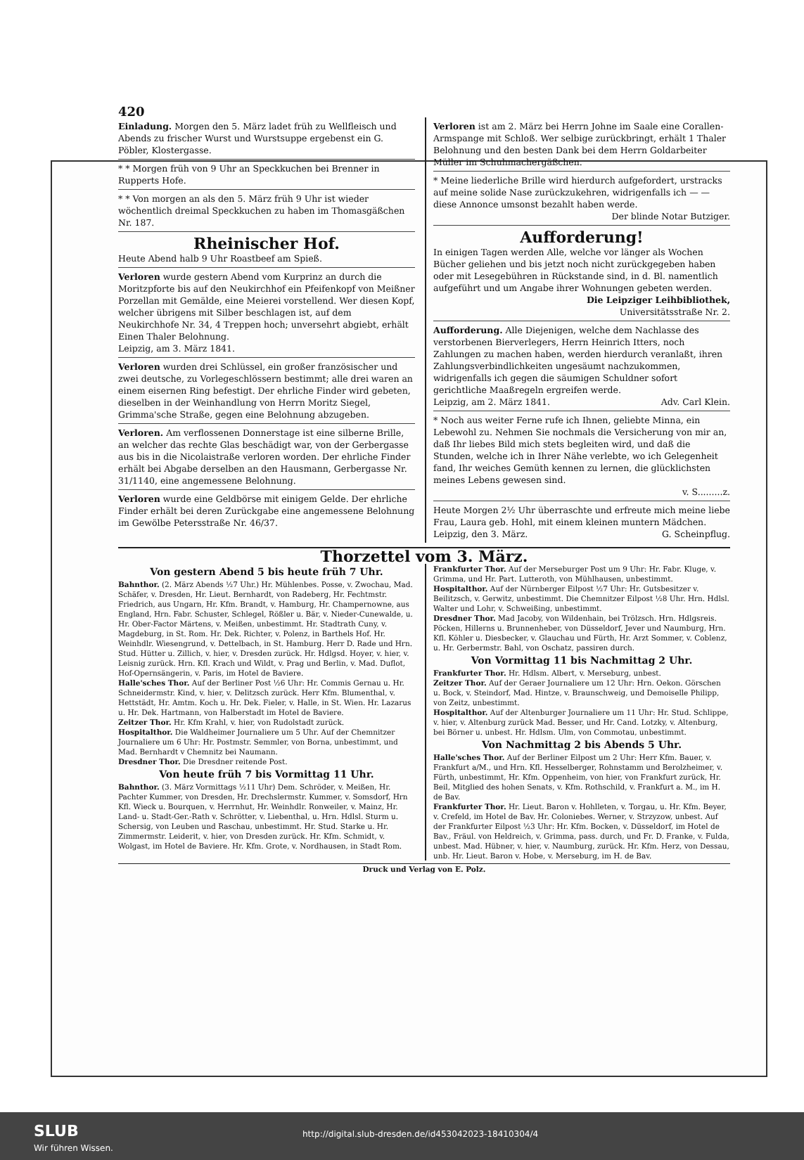420
Einladung. Morgen den 5. März ladet früh zu Wellfleisch und Abends zu frischer Wurst und Wurstsuppe ergebenst ein G. Pöbler, Klostergasse.
* * Morgen früh von 9 Uhr an Speckkuchen bei Brenner in Rupperts Hofe.
* * Von morgen an als den 5. März früh 9 Uhr ist wieder wöchentlich dreimal Speckkuchen zu haben im Thomasgäßchen Nr. 187.
Rheinischer Hof.
Heute Abend halb 9 Uhr Roastbeef am Spieß.
Verloren wurde gestern Abend vom Kurprinz an durch die Moritzpforte bis auf den Neukirchhof ein Pfeifenkopf von Meißner Porzellan mit Gemälde, eine Meierei vorstellend. Wer diesen Kopf, welcher übrigens mit Silber beschlagen ist, auf dem Neukirchhofe Nr. 34, 4 Treppen hoch; unversehrt abgiebt, erhält Einen Thaler Belohnung.
Leipzig, am 3. März 1841.
Verloren wurden drei Schlüssel, ein großer französischer und zwei deutsche, zu Vorlegeschlössern bestimmt; alle drei waren an einem eisernen Ring befestigt. Der ehrliche Finder wird gebeten, dieselben in der Weinhandlung von Herrn Moritz Siegel, Grimma'sche Straße, gegen eine Belohnung abzugeben.
Verloren. Am verflossenen Donnerstage ist eine silberne Brille, an welcher das rechte Glas beschädigt war, von der Gerbergasse aus bis in die Nicolaistraße verloren worden. Der ehrliche Finder erhält bei Abgabe derselben an den Hausmann, Gerbergasse Nr. 31/1140, eine angemessene Belohnung.
Verloren wurde eine Geldbörse mit einigem Gelde. Der ehrliche Finder erhält bei deren Zurückgabe eine angemessene Belohnung im Gewölbe Petersstraße Nr. 46/37.
Verloren ist am 2. März bei Herrn Johne im Saale eine Corallen-Armspange mit Schloß. Wer selbige zurückbringt, erhält 1 Thaler Belohnung und den besten Dank bei dem Herrn Goldarbeiter Müller im Schuhmachergäßchen.
* Meine liederliche Brille wird hierdurch aufgefordert, urstracks auf meine solide Nase zurückzukehren, widrigenfalls ich — — diese Annonce umsonst bezahlt haben werde.
Der blinde Notar Butziger.
Aufforderung!
In einigen Tagen werden Alle, welche vor länger als Wochen Bücher geliehen und bis jetzt noch nicht zurückgegeben haben oder mit Lesegebühren in Rückstande sind, in d. Bl. namentlich aufgeführt und um Angabe ihrer Wohnungen gebeten werden.
Die Leipziger Leihbibliothek,
Universitätsstraße Nr. 2.
Aufforderung. Alle Diejenigen, welche dem Nachlasse des verstorbenen Bierverlegers, Herrn Heinrich Itters, noch Zahlungen zu machen haben, werden hierdurch veranlaßt, ihren Zahlungsverbindlichkeiten ungesäumt nachzukommen, widrigenfalls ich gegen die säumigen Schuldner sofort gerichtliche Maaßregeln ergreifen werde.
Leipzig, am 2. März 1841. Adv. Carl Klein.
* Noch aus weiter Ferne rufe ich Ihnen, geliebte Minna, ein Lebewohl zu. Nehmen Sie nochmals die Versicherung von mir an, daß Ihr liebes Bild mich stets begleiten wird, und daß die Stunden, welche ich in Ihrer Nähe verlebte, wo ich Gelegenheit fand, Ihr weiches Gemüth kennen zu lernen, die glücklichsten meines Lebens gewesen sind.
v. S.........z.
Heute Morgen 2½ Uhr überraschte und erfreute mich meine liebe Frau, Laura geb. Hohl, mit einem kleinen muntern Mädchen.
Leipzig, den 3. März. G. Scheinpflug.
Thorzettel vom 3. März.
Von gestern Abend 5 bis heute früh 7 Uhr.
Bahnthor. (2. März Abends ½7 Uhr.) Hr. Mühlenbes. Posse, v. Zwochau, Mad. Schäfer, v. Dresden, Hr. Lieut. Bernhardt, von Radeberg, Hr. Fechtmstr. Friedrich, aus Ungarn, Hr. Kfm. Brandt, v. Hamburg, Hr. Champernowne, aus England, Hrn. Fabr. Schuster, Schlegel, Rößler u. Bär, v. Nieder-Cunewalde, u. Hr. Ober-Factor Märtens, v. Meißen, unbestimmt. Hr. Stadtrath Cuny, v. Magdeburg, in St. Rom. Hr. Dek. Richter, v. Polenz, in Barthels Hof. Hr. Weinhdlr. Wiesengrund, v. Dettelbach, in St. Hamburg. Herr D. Rade und Hrn. Stud. Hütter u. Zillich, v. hier, v. Dresden zurück. Hr. Hdlgsd. Hoyer, v. hier, v. Leisnig zurück. Hrn. Kfl. Krach und Wildt, v. Prag und Berlin, v. Mad. Duflot, Hof-Opernsängerin, v. Paris, im Hotel de Baviere.
Halle'sches Thor. Auf der Berliner Post ½6 Uhr: Hr. Commis Gernau u. Hr. Schneidermstr. Kind, v. hier, v. Delitzsch zurück. Herr Kfm. Blumenthal, v. Hettstädt, Hr. Amtm. Koch u. Hr. Dek. Fieler, v. Halle, in St. Wien. Hr. Lazarus u. Hr. Dek. Hartmann, von Halberstadt im Hotel de Baviere.
Zeitzer Thor. Hr. Kfm Krahl, v. hier, von Rudolstadt zurück.
Hospitalthor. Die Waldheimer Journaliere um 5 Uhr. Auf der Chemnitzer Journaliere um 6 Uhr: Hr. Postmstr. Semmler, von Borna, unbestimmt, und Mad. Bernhardt v Chemnitz bei Naumann.
Dresdner Thor. Die Dresdner reitende Post.
Von heute früh 7 bis Vormittag 11 Uhr.
Bahnthor. (3. März Vormittags ½11 Uhr) Dem. Schröder, v. Meißen, Hr. Pachter Kummer, von Dresden, Hr. Drechslermstr. Kummer, v. Somsdorf, Hrn Kfl. Wieck u. Bourquen, v. Herrnhut, Hr. Weinhdlr. Ronweiler, v. Mainz, Hr. Land- u. Stadt-Ger.-Rath v. Schrötter, v. Liebenthal, u. Hrn. Hdlsl. Sturm u. Schersig, von Leuben und Raschau, unbestimmt. Hr. Stud. Starke u. Hr. Zimmermstr. Leiderit, v. hier, von Dresden zurück. Hr. Kfm. Schmidt, v. Wolgast, im Hotel de Baviere. Hr. Kfm. Grote, v. Nordhausen, in Stadt Rom.
Frankfurter Thor. Auf der Merseburger Post um 9 Uhr: Hr. Fabr. Kluge, v. Grimma, und Hr. Part. Lutteroth, von Mühlhausen, unbestimmt.
Hospitalthor. Auf der Nürnberger Eilpost ½7 Uhr: Hr. Gutsbesitzer v. Beilitzsch, v. Gerwitz, unbestimmt. Die Chemnitzer Eilpost ½8 Uhr. Hrn. Hdlsl. Walter und Lohr, v. Schweißing, unbestimmt.
Dresdner Thor. Mad Jacoby, von Wildenhain, bei Trölzsch. Hrn. Hdlgsreis. Pöcken, Hillerns u. Brunnenheber, von Düsseldorf, Jever und Naumburg, Hrn. Kfl. Köhler u. Diesbecker, v. Glauchau und Fürth, Hr. Arzt Sommer, v. Coblenz, u. Hr. Gerbermstr. Bahl, von Oschatz, passiren durch.
Von Vormittag 11 bis Nachmittag 2 Uhr.
Frankfurter Thor. Hr. Hdlsm. Albert, v. Merseburg, unbest.
Zeitzer Thor. Auf der Geraer Journaliere um 12 Uhr: Hrn. Oekon. Görschen u. Bock, v. Steindorf, Mad. Hintze, v. Braunschweig, und Demoiselle Philipp, von Zeitz, unbestimmt.
Hospitalthor. Auf der Altenburger Journaliere um 11 Uhr: Hr. Stud. Schlippe, v. hier, v. Altenburg zurück Mad. Besser, und Hr. Cand. Lotzky, v. Altenburg, bei Börner u. unbest. Hr. Hdlsm. Ulm, von Commotau, unbestimmt.
Von Nachmittag 2 bis Abends 5 Uhr.
Halle'sches Thor. Auf der Berliner Eilpost um 2 Uhr: Herr Kfm. Bauer, v. Frankfurt a/M., und Hrn. Kfl. Hesselberger, Rohnstamm und Berolzheimer, v. Fürth, unbestimmt, Hr. Kfm. Oppenheim, von hier, von Frankfurt zurück, Hr. Beil, Mitglied des hohen Senats, v. Kfm. Rothschild, v. Frankfurt a. M., im H. de Bav.
Frankfurter Thor. Hr. Lieut. Baron v. Hohlleten, v. Torgau, u. Hr. Kfm. Beyer, v. Crefeld, im Hotel de Bav. Hr. Coloniebes. Werner, v. Strzyzow, unbest. Auf der Frankfurter Eilpost ½3 Uhr: Hr. Kfm. Bocken, v. Düsseldorf, im Hotel de Bav., Fräul. von Heldreich, v. Grimma, pass. durch, und Fr. D. Franke, v. Fulda, unbest. Mad. Hübner, v. hier, v. Naumburg, zurück. Hr. Kfm. Herz, von Dessau, unb. Hr. Lieut. Baron v. Hobe, v. Merseburg, im H. de Bav.
Druck und Verlag von E. Polz.
SLUB
Wir führen Wissen.
http://digital.slub-dresden.de/id453042023-18410304/4